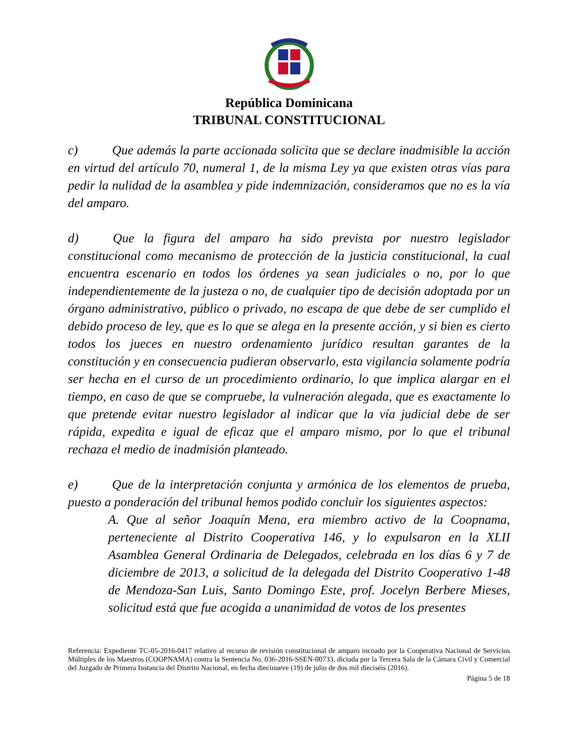República Dominicana
TRIBUNAL CONSTITUCIONAL
c) Que además la parte accionada solicita que se declare inadmisible la acción en virtud del artículo 70, numeral 1, de la misma Ley ya que existen otras vías para pedir la nulidad de la asamblea y pide indemnización, consideramos que no es la vía del amparo.
d) Que la figura del amparo ha sido prevista por nuestro legislador constitucional como mecanismo de protección de la justicia constitucional, la cual encuentra escenario en todos los órdenes ya sean judiciales o no, por lo que independientemente de la justeza o no, de cualquier tipo de decisión adoptada por un órgano administrativo, público o privado, no escapa de que debe de ser cumplido el debido proceso de ley, que es lo que se alega en la presente acción, y si bien es cierto todos los jueces en nuestro ordenamiento jurídico resultan garantes de la constitución y en consecuencia pudieran observarlo, esta vigilancia solamente podría ser hecha en el curso de un procedimiento ordinario, lo que implica alargar en el tiempo, en caso de que se compruebe, la vulneración alegada, que es exactamente lo que pretende evitar nuestro legislador al indicar que la vía judicial debe de ser rápida, expedita e igual de eficaz que el amparo mismo, por lo que el tribunal rechaza el medio de inadmisión planteado.
e) Que de la interpretación conjunta y armónica de los elementos de prueba, puesto a ponderación del tribunal hemos podido concluir los siguientes aspectos:
A. Que al señor Joaquín Mena, era miembro activo de la Coopnama, perteneciente al Distrito Cooperativa 146, y lo expulsaron en la XLII Asamblea General Ordinaria de Delegados, celebrada en los días 6 y 7 de diciembre de 2013, a solicitud de la delegada del Distrito Cooperativo 1-48 de Mendoza-San Luis, Santo Domingo Este, prof. Jocelyn Berbere Mieses, solicitud está que fue acogida a unanimidad de votos de los presentes
Referencia: Expediente TC-05-2016-0417 relativo al recurso de revisión constitucional de amparo incoado por la Cooperativa Nacional de Servicios Múltiples de los Maestros (COOPNAMA) contra la Sentencia No. 036-2016-SSEN-00733, dictada por la Tercera Sala de la Cámara Civil y Comercial del Juzgado de Primera Instancia del Distrito Nacional, en fecha diecinueve (19) de julio de dos mil dieciséis (2016).
Página 5 de 18